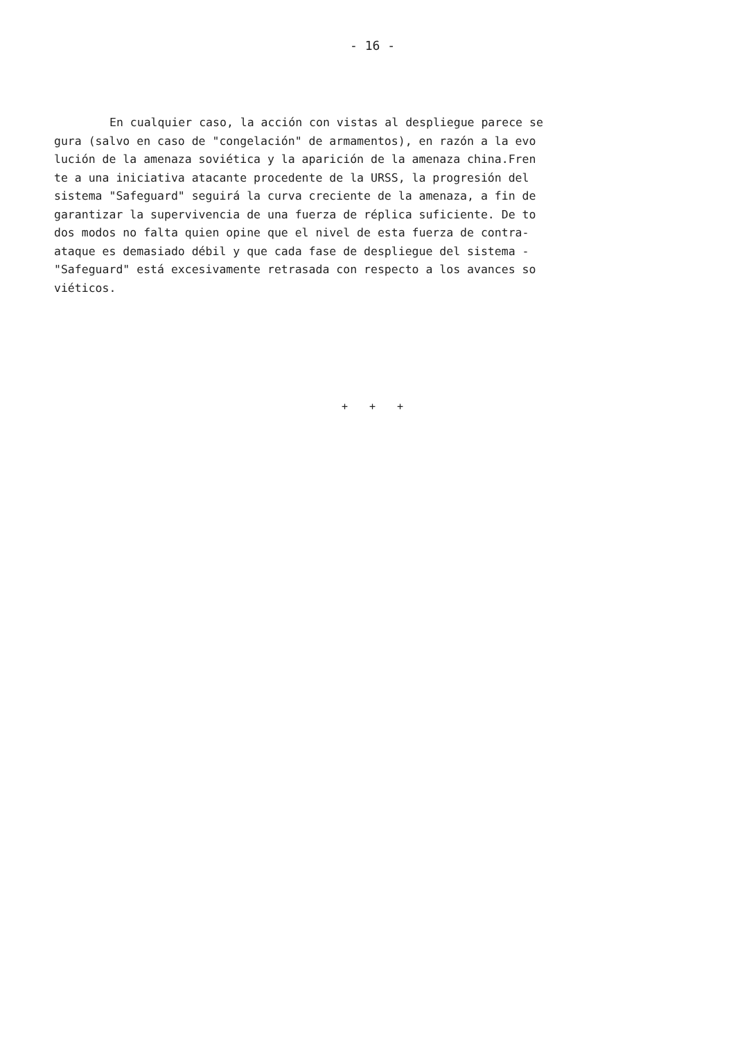- 16 -
En cualquier caso, la acción con vistas al despliegue parece se
gura (salvo en caso de "congelación" de armamentos), en razón a la evo
lución de la amenaza soviética y la aparición de la amenaza china.Fren
te a una iniciativa atacante procedente de la URSS, la progresión del
sistema "Safeguard" seguirá la curva creciente de la amenaza, a fin de
garantizar la supervivencia de una fuerza de réplica suficiente. De to
dos modos no falta quien opine que el nivel de esta fuerza de contra-
ataque es demasiado débil y que cada fase de despliegue del sistema -
"Safeguard" está excesivamente retrasada con respecto a los avances so
viéticos.
+ + +